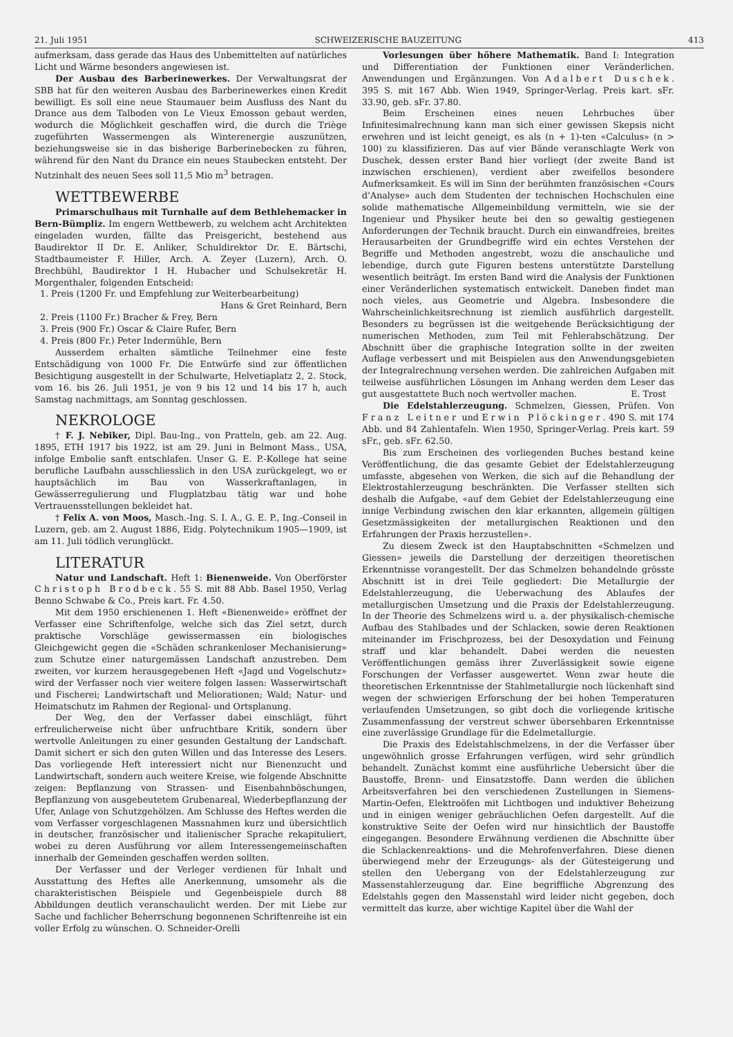21. Juli 1951 SCHWEIZERISCHE BAUZEITUNG 413
aufmerksam, dass gerade das Haus des Unbemittelten auf natürliches Licht und Wärme besonders angewiesen ist.
Der Ausbau des Barberinewerkes. Der Verwaltungsrat der SBB hat für den weiteren Ausbau des Barberinewerkes einen Kredit bewilligt. Es soll eine neue Staumauer beim Ausfluss des Nant du Drance aus dem Talboden von Le Vieux Emosson gebaut werden, wodurch die Möglichkeit geschaffen wird, die durch die Triège zugeführten Wassermengen als Winterenergie auszunützen, beziehungsweise sie in das bisherige Barberinebecken zu führen, während für den Nant du Drance ein neues Staubecken entsteht. Der Nutzinhalt des neuen Sees soll 11,5 Mio m<sup>3</sup> betragen.
WETTBEWERBE
Primarschulhaus mit Turnhalle auf dem Bethlehemacker in Bern-Bümpliz. Im engern Wettbewerb, zu welchem acht Architekten eingeladen wurden, fällte das Preisgericht, bestehend aus Baudirektor II Dr. E. Anliker, Schuldirektor Dr. E. Bärtschi, Stadtbaumeister F. Hiller, Arch. A. Zeyer (Luzern), Arch. O. Brechbühl, Baudirektor I H. Hubacher und Schulsekretär H. Morgenthaler, folgenden Entscheid:
1. Preis (1200 Fr. und Empfehlung zur Weiterbearbeitung)
Hans & Gret Reinhard, Bern
2. Preis (1100 Fr.) Bracher & Frey, Bern
3. Preis (900 Fr.) Oscar & Claire Rufer, Bern
4. Preis (800 Fr.) Peter Indermühle, Bern
Ausserdem erhalten sämtliche Teilnehmer eine feste Entschädigung von 1000 Fr. Die Entwürfe sind zur öffentlichen Besichtigung ausgestellt in der Schulwarte, Helvetiaplatz 2, 2. Stock, vom 16. bis 26. Juli 1951, je von 9 bis 12 und 14 bis 17 h, auch Samstag nachmittags, am Sonntag geschlossen.
NEKROLOGE
† F. J. Nebiker, Dipl. Bau-Ing., von Pratteln, geb. am 22. Aug. 1895, ETH 1917 bis 1922, ist am 29. Juni in Belmont Mass., USA, infolge Embolie sanft entschlafen. Unser G. E. P.-Kollege hat seine berufliche Laufbahn ausschliesslich in den USA zurückgelegt, wo er hauptsächlich im Bau von Wasserkraftanlagen, in Gewässerregulierung und Flugplatzbau tätig war und hohe Vertrauensstellungen bekleidet hat.
† Felix A. von Moos, Masch.-Ing. S. I. A., G. E. P., Ing.-Conseil in Luzern, geb. am 2. August 1886, Eidg. Polytechnikum 1905—1909, ist am 11. Juli tödlich verunglückt.
LITERATUR
Natur und Landschaft. Heft 1: Bienenweide. Von Oberförster Christoph Brodbeck. 55 S. mit 88 Abb. Basel 1950, Verlag Benno Schwabe & Co., Preis kart. Fr. 4.50.
Mit dem 1950 erschienenen 1. Heft «Bienenweide» eröffnet der Verfasser eine Schriftenfolge, welche sich das Ziel setzt, durch praktische Vorschläge gewissermassen ein biologisches Gleichgewicht gegen die «Schäden schrankenloser Mechanisierung» zum Schutze einer naturgemässen Landschaft anzustreben. Dem zweiten, vor kurzem herausgegebenen Heft «Jagd und Vogelschutz» wird der Verfasser noch vier weitere folgen lassen: Wasserwirtschaft und Fischerei; Landwirtschaft und Meliorationen; Wald; Natur- und Heimatschutz im Rahmen der Regional- und Ortsplanung.
Der Weg, den der Verfasser dabei einschlägt, führt erfreulicherweise nicht über unfruchtbare Kritik, sondern über wertvolle Anleitungen zu einer gesunden Gestaltung der Landschaft. Damit sichert er sich den guten Willen und das Interesse des Lesers. Das vorliegende Heft interessiert nicht nur Bienenzucht und Landwirtschaft, sondern auch weitere Kreise, wie folgende Abschnitte zeigen: Bepflanzung von Strassen- und Eisenbahnböschungen, Bepflanzung von ausgebeutetem Grubenareal, Wiederbepflanzung der Ufer, Anlage von Schutzgehölzen. Am Schlusse des Heftes werden die vom Verfasser vorgeschlagenen Massnahmen kurz und übersichtlich in deutscher, französischer und italienischer Sprache rekapituliert, wobei zu deren Ausführung vor allem Interessengemeinschaften innerhalb der Gemeinden geschaffen werden sollten.
Der Verfasser und der Verleger verdienen für Inhalt und Ausstattung des Heftes alle Anerkennung, umsomehr als die charakteristischen Beispiele und Gegenbeispiele durch 88 Abbildungen deutlich veranschaulicht werden. Der mit Liebe zur Sache und fachlicher Beherrschung begonnenen Schriftenreihe ist ein voller Erfolg zu wünschen. O. Schneider-Orelli
Vorlesungen über höhere Mathematik. Band I: Integration und Differentiation der Funktionen einer Veränderlichen. Anwendungen und Ergänzungen. Von Adalbert Duschek. 395 S. mit 167 Abb. Wien 1949, Springer-Verlag. Preis kart. sFr. 33.90, geb. sFr. 37.80.
Beim Erscheinen eines neuen Lehrbuches über Infinitesimalrechnung kann man sich einer gewissen Skepsis nicht erwehren und ist leicht geneigt, es als (n + 1)-ten «Calculus» (n > 100) zu klassifizieren. Das auf vier Bände veranschlagte Werk von Duschek, dessen erster Band hier vorliegt (der zweite Band ist inzwischen erschienen), verdient aber zweifellos besondere Aufmerksamkeit. Es will im Sinn der berühmten französischen «Cours d’Analyse» auch dem Studenten der technischen Hochschulen eine solide mathematische Allgemeinbildung vermitteln, wie sie der Ingenieur und Physiker heute bei den so gewaltig gestiegenen Anforderungen der Technik braucht. Durch ein einwandfreies, breites Herausarbeiten der Grundbegriffe wird ein echtes Verstehen der Begriffe und Methoden angestrebt, wozu die anschauliche und lebendige, durch gute Figuren bestens unterstützte Darstellung wesentlich beiträgt. Im ersten Band wird die Analysis der Funktionen einer Veränderlichen systematisch entwickelt. Daneben findet man noch vieles, aus Geometrie und Algebra. Insbesondere die Wahrscheinlichkeitsrechnung ist ziemlich ausführlich dargestellt. Besonders zu begrüssen ist die weitgehende Berücksichtigung der numerischen Methoden, zum Teil mit Fehlerabschätzung. Der Abschnitt über die graphische Integration sollte in der zweiten Auflage verbessert und mit Beispielen aus den Anwendungsgebieten der Integralrechnung versehen werden. Die zahlreichen Aufgaben mit teilweise ausführlichen Lösungen im Anhang werden dem Leser das gut ausgestattete Buch noch wertvoller machen. E. Trost
Die Edelstahlerzeugung. Schmelzen, Giessen, Prüfen. Von Franz Leitner und Erwin Plöckinger. 490 S. mit 174 Abb. und 84 Zahlentafeln. Wien 1950, Springer-Verlag. Preis kart. 59 sFr., geb. sFr. 62.50.
Bis zum Erscheinen des vorliegenden Buches bestand keine Veröffentlichung, die das gesamte Gebiet der Edelstahlerzeugung umfasste, abgesehen von Werken, die sich auf die Behandlung der Elektrostahlerzeugung beschränkten. Die Verfasser stellten sich deshalb die Aufgabe, «auf dem Gebiet der Edelstahlerzeugung eine innige Verbindung zwischen den klar erkannten, allgemein gültigen Gesetzmässigkeiten der metallurgischen Reaktionen und den Erfahrungen der Praxis herzustellen».
Zu diesem Zweck ist den Hauptabschnitten «Schmelzen und Giessen» jeweils die Darstellung der derzeitigen theoretischen Erkenntnisse vorangestellt. Der das Schmelzen behandelnde grösste Abschnitt ist in drei Teile gegliedert: Die Metallurgie der Edelstahlerzeugung, die Ueberwachung des Ablaufes der metallurgischen Umsetzung und die Praxis der Edelstahlerzeugung. In der Theorie des Schmelzens wird u. a. der physikalisch-chemische Aufbau des Stahlbades und der Schlacken, sowie deren Reaktionen miteinander im Frischprozess, bei der Desoxydation und Feinung straff und klar behandelt. Dabei werden die neuesten Veröffentlichungen gemäss ihrer Zuverlässigkeit sowie eigene Forschungen der Verfasser ausgewertet. Wenn zwar heute die theoretischen Erkenntnisse der Stahlmetallurgie noch lückenhaft sind wegen der schwierigen Erforschung der bei hohen Temperaturen verlaufenden Umsetzungen, so gibt doch die vorliegende kritische Zusammenfassung der verstreut schwer übersehbaren Erkenntnisse eine zuverlässige Grundlage für die Edelmetallurgie.
Die Praxis des Edelstahlschmelzens, in der die Verfasser über ungewöhnlich grosse Erfahrungen verfügen, wird sehr gründlich behandelt. Zunächst kommt eine ausführliche Uebersicht über die Baustoffe, Brenn- und Einsatzstoffe. Dann werden die üblichen Arbeitsverfahren bei den verschiedenen Zustellungen in Siemens-Martin-Oefen, Elektroöfen mit Lichtbogen und induktiver Beheizung und in einigen weniger gebräuchlichen Oefen dargestellt. Auf die konstruktive Seite der Oefen wird nur hinsichtlich der Baustoffe eingegangen. Besondere Erwähnung verdienen die Abschnitte über die Schlackenreaktions- und die Mehrofenverfahren. Diese dienen überwiegend mehr der Erzeugungs- als der Gütesteigerung und stellen den Uebergang von der Edelstahlerzeugung zur Massenstahlerzeugung dar. Eine begriffliche Abgrenzung des Edelstahls gegen den Massenstahl wird leider nicht gegeben, doch vermittelt das kurze, aber wichtige Kapitel über die Wahl der